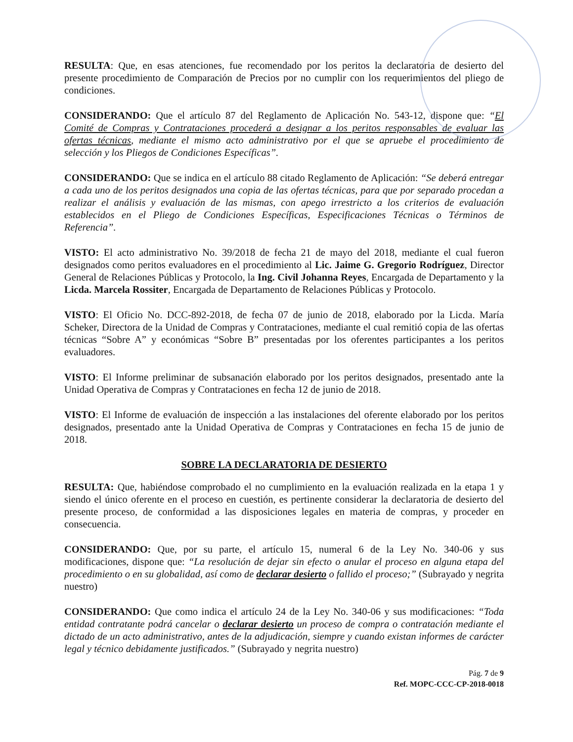RESULTA: Que, en esas atenciones, fue recomendado por los peritos la declaratoria de desierto del presente procedimiento de Comparación de Precios por no cumplir con los requerimientos del pliego de condiciones.
CONSIDERANDO: Que el artículo 87 del Reglamento de Aplicación No. 543-12, dispone que: “El Comité de Compras y Contrataciones procederá a designar a los peritos responsables de evaluar las ofertas técnicas, mediante el mismo acto administrativo por el que se apruebe el procedimiento de selección y los Pliegos de Condiciones Específicas”.
CONSIDERANDO: Que se indica en el artículo 88 citado Reglamento de Aplicación: “Se deberá entregar a cada uno de los peritos designados una copia de las ofertas técnicas, para que por separado procedan a realizar el análisis y evaluación de las mismas, con apego irrestricto a los criterios de evaluación establecidos en el Pliego de Condiciones Específicas, Especificaciones Técnicas o Términos de Referencia”.
VISTO: El acto administrativo No. 39/2018 de fecha 21 de mayo del 2018, mediante el cual fueron designados como peritos evaluadores en el procedimiento al Lic. Jaime G. Gregorio Rodríguez, Director General de Relaciones Públicas y Protocolo, la Ing. Civil Johanna Reyes, Encargada de Departamento y la Licda. Marcela Rossiter, Encargada de Departamento de Relaciones Públicas y Protocolo.
VISTO: El Oficio No. DCC-892-2018, de fecha 07 de junio de 2018, elaborado por la Licda. María Scheker, Directora de la Unidad de Compras y Contrataciones, mediante el cual remitió copia de las ofertas técnicas “Sobre A” y económicas “Sobre B” presentadas por los oferentes participantes a los peritos evaluadores.
VISTO: El Informe preliminar de subsanación elaborado por los peritos designados, presentado ante la Unidad Operativa de Compras y Contrataciones en fecha 12 de junio de 2018.
VISTO: El Informe de evaluación de inspección a las instalaciones del oferente elaborado por los peritos designados, presentado ante la Unidad Operativa de Compras y Contrataciones en fecha 15 de junio de 2018.
SOBRE LA DECLARATORIA DE DESIERTO
RESULTA: Que, habiéndose comprobado el no cumplimiento en la evaluación realizada en la etapa 1 y siendo el único oferente en el proceso en cuestión, es pertinente considerar la declaratoria de desierto del presente proceso, de conformidad a las disposiciones legales en materia de compras, y proceder en consecuencia.
CONSIDERANDO: Que, por su parte, el artículo 15, numeral 6 de la Ley No. 340-06 y sus modificaciones, dispone que: “La resolución de dejar sin efecto o anular el proceso en alguna etapa del procedimiento o en su globalidad, así como de declarar desierto o fallido el proceso;” (Subrayado y negrita nuestro)
CONSIDERANDO: Que como indica el artículo 24 de la Ley No. 340-06 y sus modificaciones: “Toda entidad contratante podrá cancelar o declarar desierto un proceso de compra o contratación mediante el dictado de un acto administrativo, antes de la adjudicación, siempre y cuando existan informes de carácter legal y técnico debidamente justificados.” (Subrayado y negrita nuestro)
Pág. 7 de 9
Ref. MOPC-CCC-CP-2018-0018